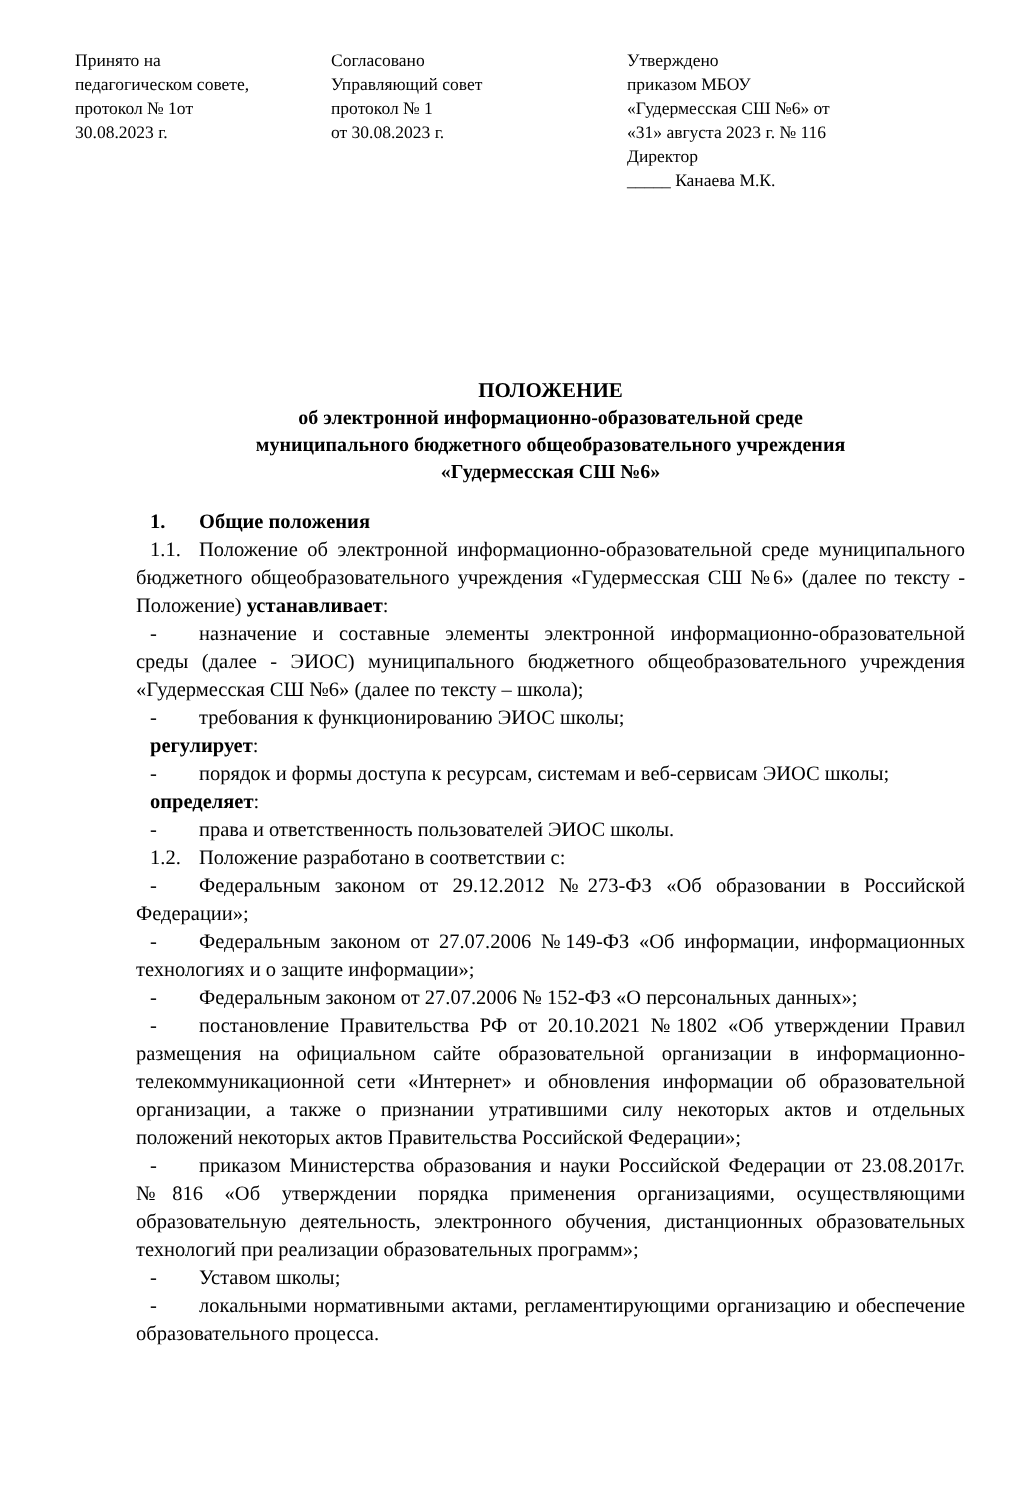Принято на
педагогическом совете,
протокол № 1от
30.08.2023 г.
Согласовано
Управляющий совет
протокол № 1
от 30.08.2023 г.
Утверждено
приказом МБОУ
«Гудермесская СШ №6» от
«31» августа 2023 г. № 116
Директор
_____ Канаева М.К.
ПОЛОЖЕНИЕ
об электронной информационно-образовательной среде
муниципального бюджетного общеобразовательного учреждения
«Гудермесская СШ №6»
1. Общие положения
1.1. Положение об электронной информационно-образовательной среде муниципального бюджетного общеобразовательного учреждения «Гудермесская СШ №6» (далее по тексту - Положение) устанавливает:
- назначение и составные элементы электронной информационно-образовательной среды (далее - ЭИОС) муниципального бюджетного общеобразовательного учреждения «Гудермесская СШ №6» (далее по тексту – школа);
- требования к функционированию ЭИОС школы;
регулирует:
- порядок и формы доступа к ресурсам, системам и веб-сервисам ЭИОС школы;
определяет:
- права и ответственность пользователей ЭИОС школы.
1.2. Положение разработано в соответствии с:
- Федеральным законом от 29.12.2012 №273-ФЗ «Об образовании в Российской Федерации»;
- Федеральным законом от 27.07.2006 №149-ФЗ «Об информации, информационных технологиях и о защите информации»;
- Федеральным законом от 27.07.2006 № 152-ФЗ «О персональных данных»;
- постановление Правительства РФ от 20.10.2021 №1802 «Об утверждении Правил размещения на официальном сайте образовательной организации в информационно-телекоммуникационной сети «Интернет» и обновления информации об образовательной организации, а также о признании утратившими силу некоторых актов и отдельных положений некоторых актов Правительства Российской Федерации»;
- приказом Министерства образования и науки Российской Федерации от 23.08.2017г. №816 «Об утверждении порядка применения организациями, осуществляющими образовательную деятельность, электронного обучения, дистанционных образовательных технологий при реализации образовательных программ»;
- Уставом школы;
- локальными нормативными актами, регламентирующими организацию и обеспечение образовательного процесса.